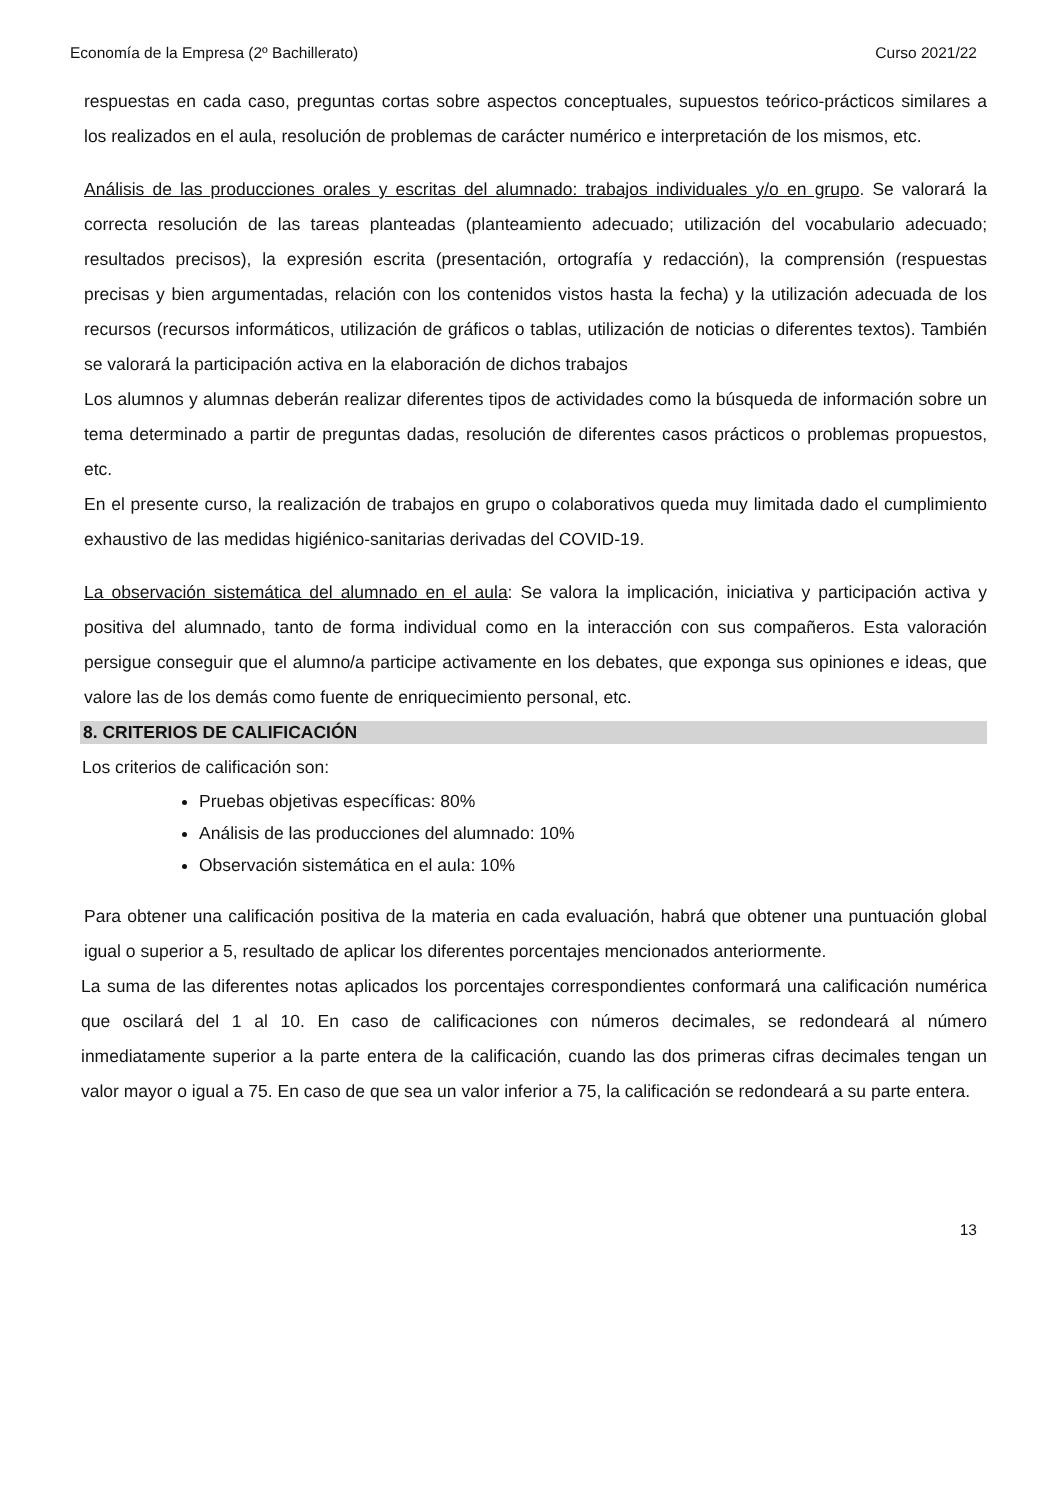Economía de la Empresa (2º Bachillerato) Curso 2021/22
respuestas en cada caso, preguntas cortas sobre aspectos conceptuales, supuestos teórico-prácticos similares a los realizados en el aula, resolución de problemas de carácter numérico e interpretación de los mismos, etc.
Análisis de las producciones orales y escritas del alumnado: trabajos individuales y/o en grupo. Se valorará la correcta resolución de las tareas planteadas (planteamiento adecuado; utilización del vocabulario adecuado; resultados precisos), la expresión escrita (presentación, ortografía y redacción), la comprensión (respuestas precisas y bien argumentadas, relación con los contenidos vistos hasta la fecha) y la utilización adecuada de los recursos (recursos informáticos, utilización de gráficos o tablas, utilización de noticias o diferentes textos). También se valorará la participación activa en la elaboración de dichos trabajos
Los alumnos y alumnas deberán realizar diferentes tipos de actividades como la búsqueda de información sobre un tema determinado a partir de preguntas dadas, resolución de diferentes casos prácticos o problemas propuestos, etc.
En el presente curso, la realización de trabajos en grupo o colaborativos queda muy limitada dado el cumplimiento exhaustivo de las medidas higiénico-sanitarias derivadas del COVID-19.
La observación sistemática del alumnado en el aula: Se valora la implicación, iniciativa y participación activa y positiva del alumnado, tanto de forma individual como en la interacción con sus compañeros. Esta valoración persigue conseguir que el alumno/a participe activamente en los debates, que exponga sus opiniones e ideas, que valore las de los demás como fuente de enriquecimiento personal, etc.
8. CRITERIOS DE CALIFICACIÓN
Los criterios de calificación son:
Pruebas objetivas específicas: 80%
Análisis de las producciones del alumnado: 10%
Observación sistemática en el aula: 10%
Para obtener una calificación positiva de la materia en cada evaluación, habrá que obtener una puntuación global igual o superior a 5, resultado de aplicar los diferentes porcentajes mencionados anteriormente.
La suma de las diferentes notas aplicados los porcentajes correspondientes conformará una calificación numérica que oscilará del 1 al 10. En caso de calificaciones con números decimales, se redondeará al número inmediatamente superior a la parte entera de la calificación, cuando las dos primeras cifras decimales tengan un valor mayor o igual a 75. En caso de que sea un valor inferior a 75, la calificación se redondeará a su parte entera.
13